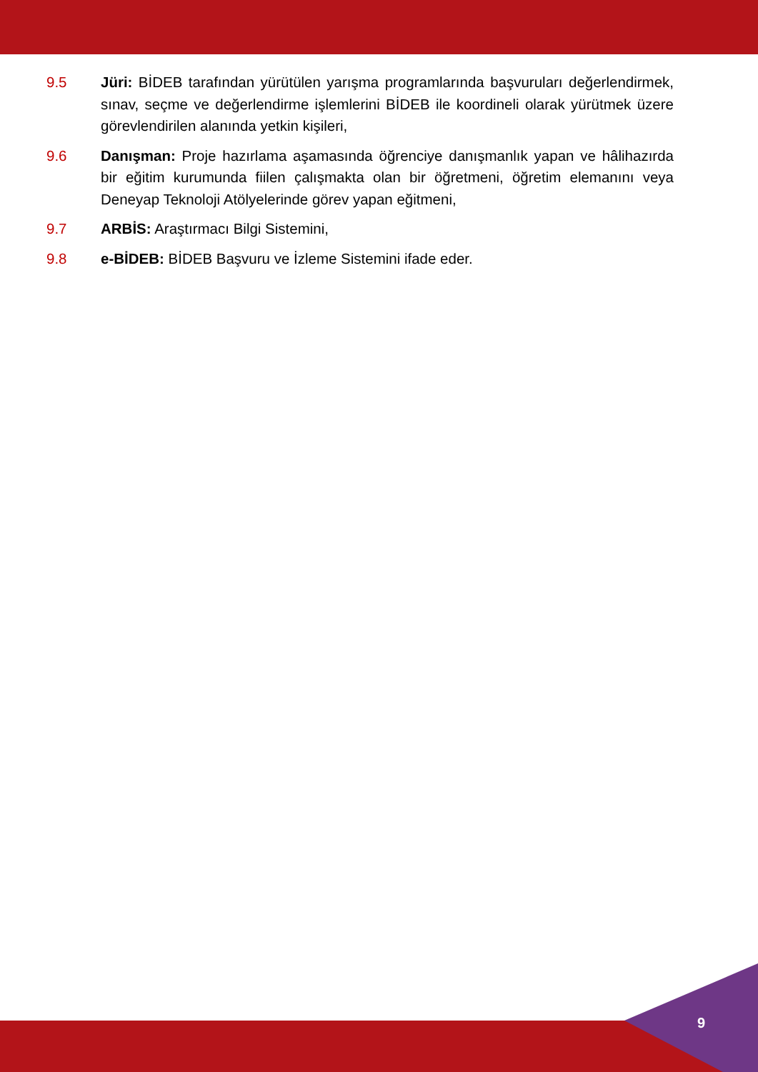9.5 Jüri: BİDEB tarafından yürütülen yarışma programlarında başvuruları değerlendirmek, sınav, seçme ve değerlendirme işlemlerini BİDEB ile koordineli olarak yürütmek üzere görevlendirilen alanında yetkin kişileri,
9.6 Danışman: Proje hazırlama aşamasında öğrenciye danışmanlık yapan ve hâlihazırda bir eğitim kurumunda fiilen çalışmakta olan bir öğretmeni, öğretim elemanını veya Deneyap Teknoloji Atölyelerinde görev yapan eğitmeni,
9.7 ARBİS: Araştırmacı Bilgi Sistemini,
9.8 e-BİDEB: BİDEB Başvuru ve İzleme Sistemini ifade eder.
9